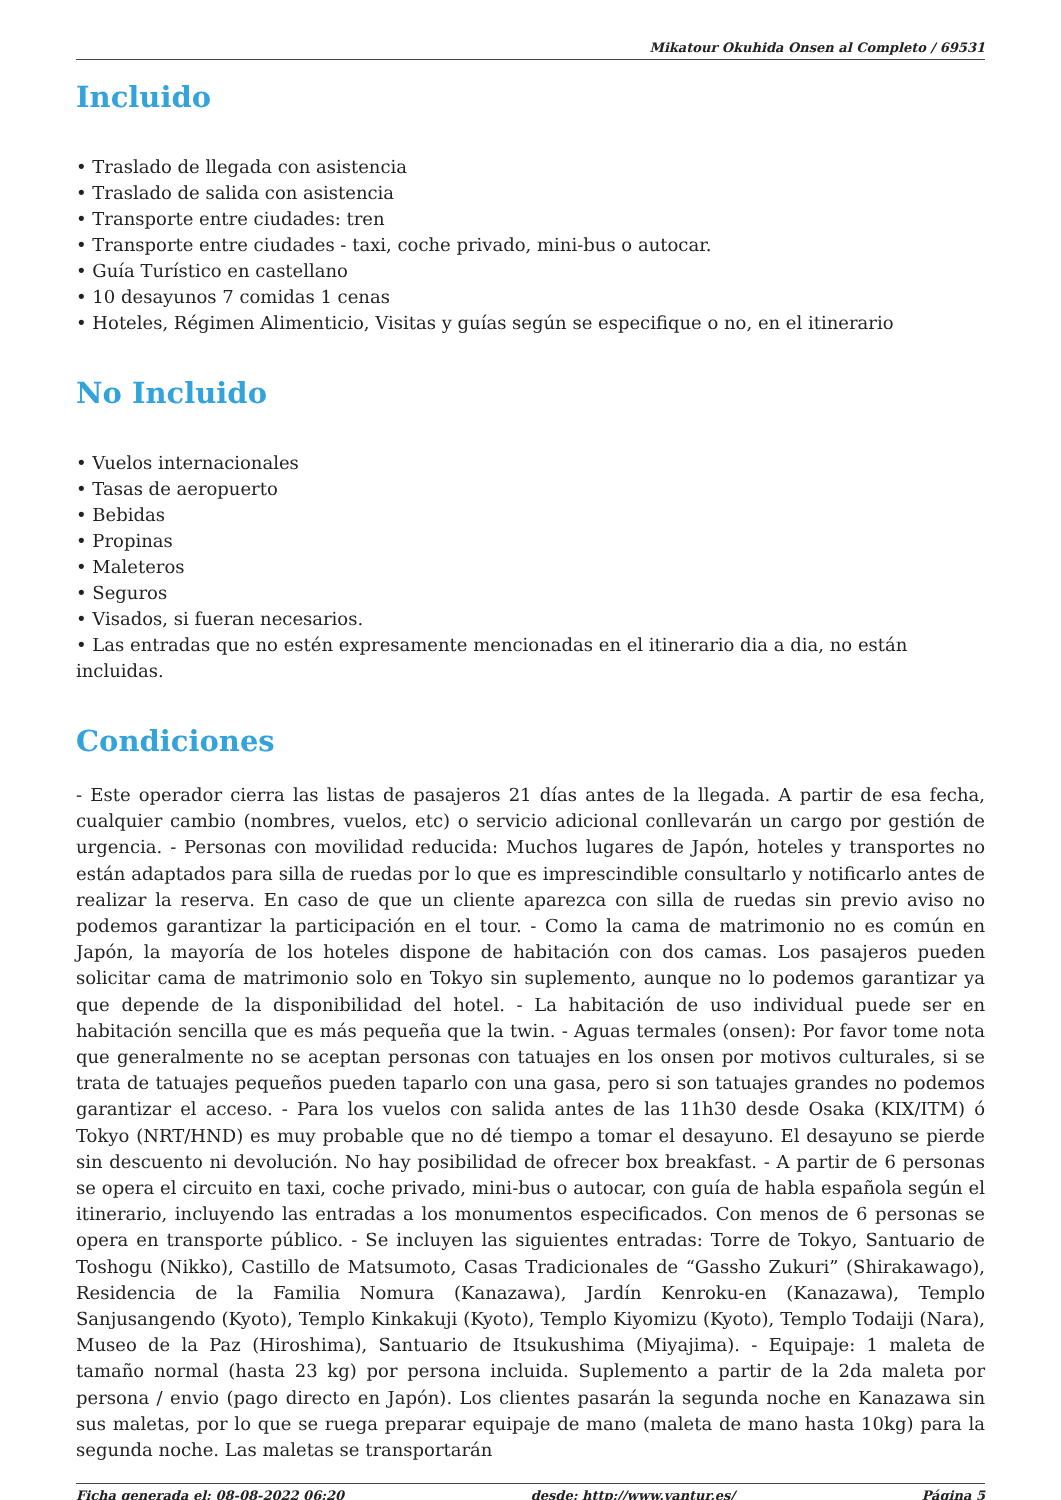Mikatour Okuhida Onsen al Completo / 69531
Incluido
Traslado de llegada con asistencia
Traslado de salida con asistencia
Transporte entre ciudades: tren
Transporte entre ciudades - taxi, coche privado, mini-bus o autocar.
Guía Turístico en castellano
10 desayunos 7 comidas 1 cenas
Hoteles, Régimen Alimenticio, Visitas y guías según se especifique o no, en el itinerario
No Incluido
Vuelos internacionales
Tasas de aeropuerto
Bebidas
Propinas
Maleteros
Seguros
Visados, si fueran necesarios.
Las entradas que no estén expresamente mencionadas en el itinerario dia a dia, no están incluidas.
Condiciones
- Este operador cierra las listas de pasajeros 21 días antes de la llegada. A partir de esa fecha, cualquier cambio (nombres, vuelos, etc) o servicio adicional conllevarán un cargo por gestión de urgencia. - Personas con movilidad reducida: Muchos lugares de Japón, hoteles y transportes no están adaptados para silla de ruedas por lo que es imprescindible consultarlo y notificarlo antes de realizar la reserva. En caso de que un cliente aparezca con silla de ruedas sin previo aviso no podemos garantizar la participación en el tour. - Como la cama de matrimonio no es común en Japón, la mayoría de los hoteles dispone de habitación con dos camas. Los pasajeros pueden solicitar cama de matrimonio solo en Tokyo sin suplemento, aunque no lo podemos garantizar ya que depende de la disponibilidad del hotel. - La habitación de uso individual puede ser en habitación sencilla que es más pequeña que la twin. - Aguas termales (onsen): Por favor tome nota que generalmente no se aceptan personas con tatuajes en los onsen por motivos culturales, si se trata de tatuajes pequeños pueden taparlo con una gasa, pero si son tatuajes grandes no podemos garantizar el acceso. - Para los vuelos con salida antes de las 11h30 desde Osaka (KIX/ITM) ó Tokyo (NRT/HND) es muy probable que no dé tiempo a tomar el desayuno. El desayuno se pierde sin descuento ni devolución. No hay posibilidad de ofrecer box breakfast. - A partir de 6 personas se opera el circuito en taxi, coche privado, mini-bus o autocar, con guía de habla española según el itinerario, incluyendo las entradas a los monumentos especificados. Con menos de 6 personas se opera en transporte público. - Se incluyen las siguientes entradas: Torre de Tokyo, Santuario de Toshogu (Nikko), Castillo de Matsumoto, Casas Tradicionales de “Gassho Zukuri” (Shirakawago), Residencia de la Familia Nomura (Kanazawa), Jardín Kenroku-en (Kanazawa), Templo Sanjusangendo (Kyoto), Templo Kinkakuji (Kyoto), Templo Kiyomizu (Kyoto), Templo Todaiji (Nara), Museo de la Paz (Hiroshima), Santuario de Itsukushima (Miyajima). - Equipaje: 1 maleta de tamaño normal (hasta 23 kg) por persona incluida. Suplemento a partir de la 2da maleta por persona / envio (pago directo en Japón). Los clientes pasarán la segunda noche en Kanazawa sin sus maletas, por lo que se ruega preparar equipaje de mano (maleta de mano hasta 10kg) para la segunda noche. Las maletas se transportarán
Ficha generada el: 08-08-2022 06:20 desde: http://www.vantur.es/ Página 5